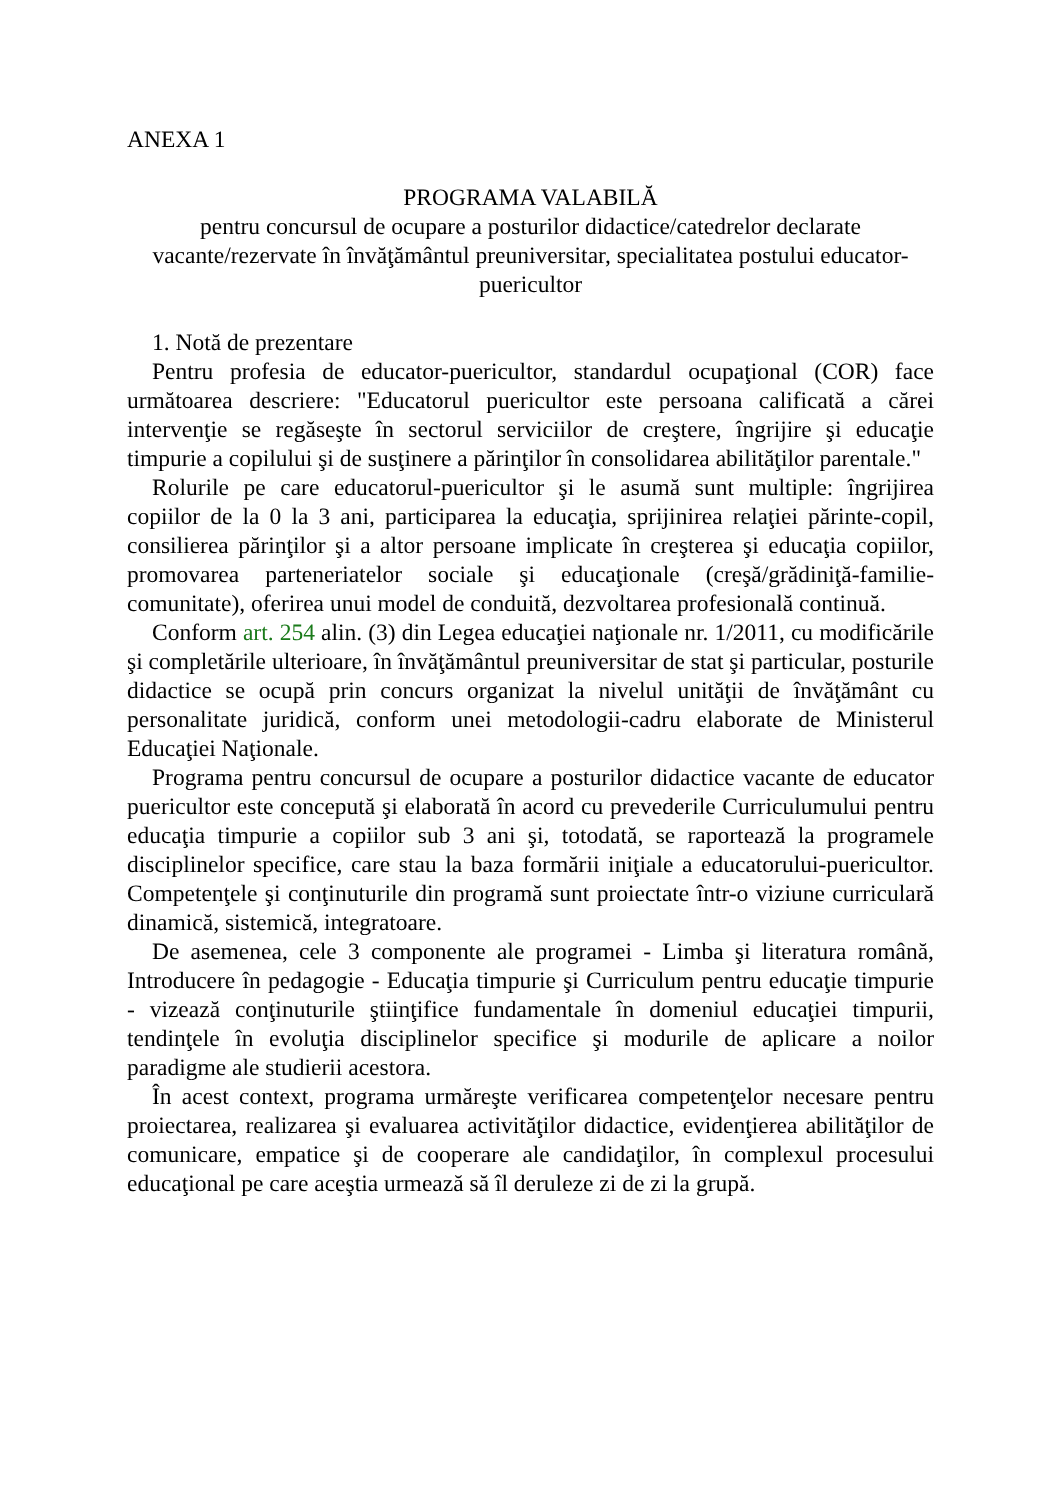ANEXA 1
PROGRAMA VALABILĂ
pentru concursul de ocupare a posturilor didactice/catedrelor declarate vacante/rezervate în învăţământul preuniversitar, specialitatea postului educator-puericultor
1. Notă de prezentare
Pentru profesia de educator-puericultor, standardul ocupaţional (COR) face următoarea descriere: "Educatorul puericultor este persoana calificată a cărei intervenţie se regăseşte în sectorul serviciilor de creştere, îngrijire şi educaţie timpurie a copilului şi de susţinere a părinţilor în consolidarea abilităţilor parentale."
Rolurile pe care educatorul-puericultor şi le asumă sunt multiple: îngrijirea copiilor de la 0 la 3 ani, participarea la educaţia, sprijinirea relaţiei părinte-copil, consilierea părinţilor şi a altor persoane implicate în creşterea şi educaţia copiilor, promovarea parteneriatelor sociale şi educaţionale (creşă/grădiniţă-familie-comunitate), oferirea unui model de conduită, dezvoltarea profesională continuă.
Conform art. 254 alin. (3) din Legea educaţiei naţionale nr. 1/2011, cu modificările şi completările ulterioare, în învăţământul preuniversitar de stat şi particular, posturile didactice se ocupă prin concurs organizat la nivelul unităţii de învăţământ cu personalitate juridică, conform unei metodologii-cadru elaborate de Ministerul Educaţiei Naţionale.
Programa pentru concursul de ocupare a posturilor didactice vacante de educator puericultor este concepută şi elaborată în acord cu prevederile Curriculumului pentru educaţia timpurie a copiilor sub 3 ani şi, totodată, se raportează la programele disciplinelor specifice, care stau la baza formării iniţiale a educatorului-puericultor. Competenţele şi conţinuturile din programă sunt proiectate într-o viziune curriculară dinamică, sistemică, integratoare.
De asemenea, cele 3 componente ale programei - Limba şi literatura română, Introducere în pedagogie - Educaţia timpurie şi Curriculum pentru educaţie timpurie - vizează conţinuturile ştiinţifice fundamentale în domeniul educaţiei timpurii, tendinţele în evoluţia disciplinelor specifice şi modurile de aplicare a noilor paradigme ale studierii acestora.
În acest context, programa urmăreşte verificarea competenţelor necesare pentru proiectarea, realizarea şi evaluarea activităţilor didactice, evidenţierea abilităţilor de comunicare, empatice şi de cooperare ale candidaţilor, în complexul procesului educaţional pe care aceştia urmează să îl deruleze zi de zi la grupă.